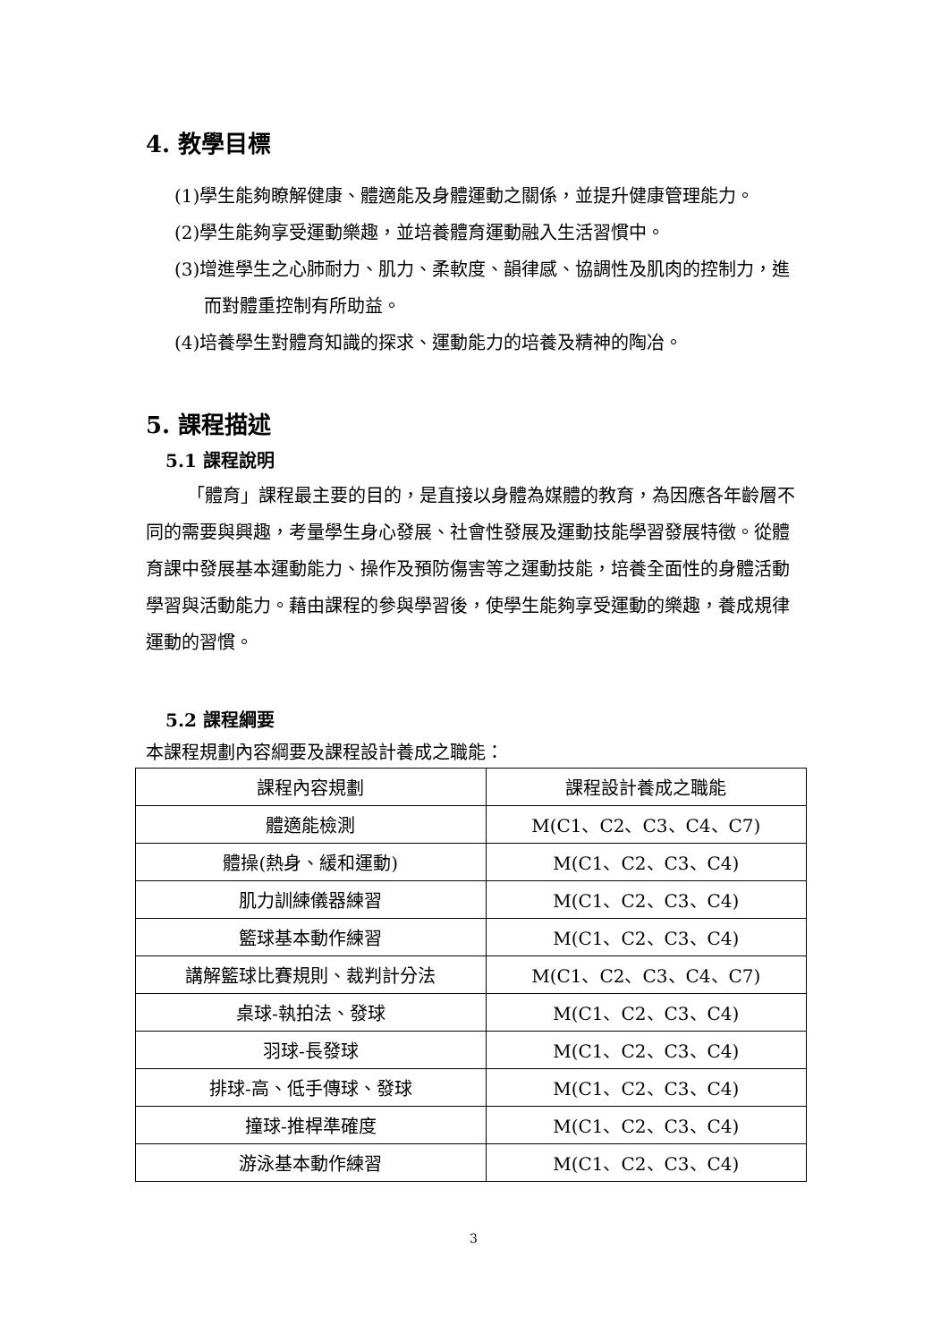4. 教學目標
(1)學生能夠瞭解健康、體適能及身體運動之關係，並提升健康管理能力。
(2)學生能夠享受運動樂趣，並培養體育運動融入生活習慣中。
(3)增進學生之心肺耐力、肌力、柔軟度、韻律感、協調性及肌肉的控制力，進而對體重控制有所助益。
(4)培養學生對體育知識的探求、運動能力的培養及精神的陶冶。
5. 課程描述
5.1 課程說明
「體育」課程最主要的目的，是直接以身體為媒體的教育，為因應各年齡層不同的需要與興趣，考量學生身心發展、社會性發展及運動技能學習發展特徵。從體育課中發展基本運動能力、操作及預防傷害等之運動技能，培養全面性的身體活動學習與活動能力。藉由課程的參與學習後，使學生能夠享受運動的樂趣，養成規律運動的習慣。
5.2 課程綱要
本課程規劃內容綱要及課程設計養成之職能：
| 課程內容規劃 | 課程設計養成之職能 |
| 體適能檢測 | M(C1、C2、C3、C4、C7) |
| 體操(熱身、緩和運動) | M(C1、C2、C3、C4) |
| 肌力訓練儀器練習 | M(C1、C2、C3、C4) |
| 籃球基本動作練習 | M(C1、C2、C3、C4) |
| 講解籃球比賽規則、裁判計分法 | M(C1、C2、C3、C4、C7) |
| 桌球-執拍法、發球 | M(C1、C2、C3、C4) |
| 羽球-長發球 | M(C1、C2、C3、C4) |
| 排球-高、低手傳球、發球 | M(C1、C2、C3、C4) |
| 撞球-推桿準確度 | M(C1、C2、C3、C4) |
| 游泳基本動作練習 | M(C1、C2、C3、C4) |
3